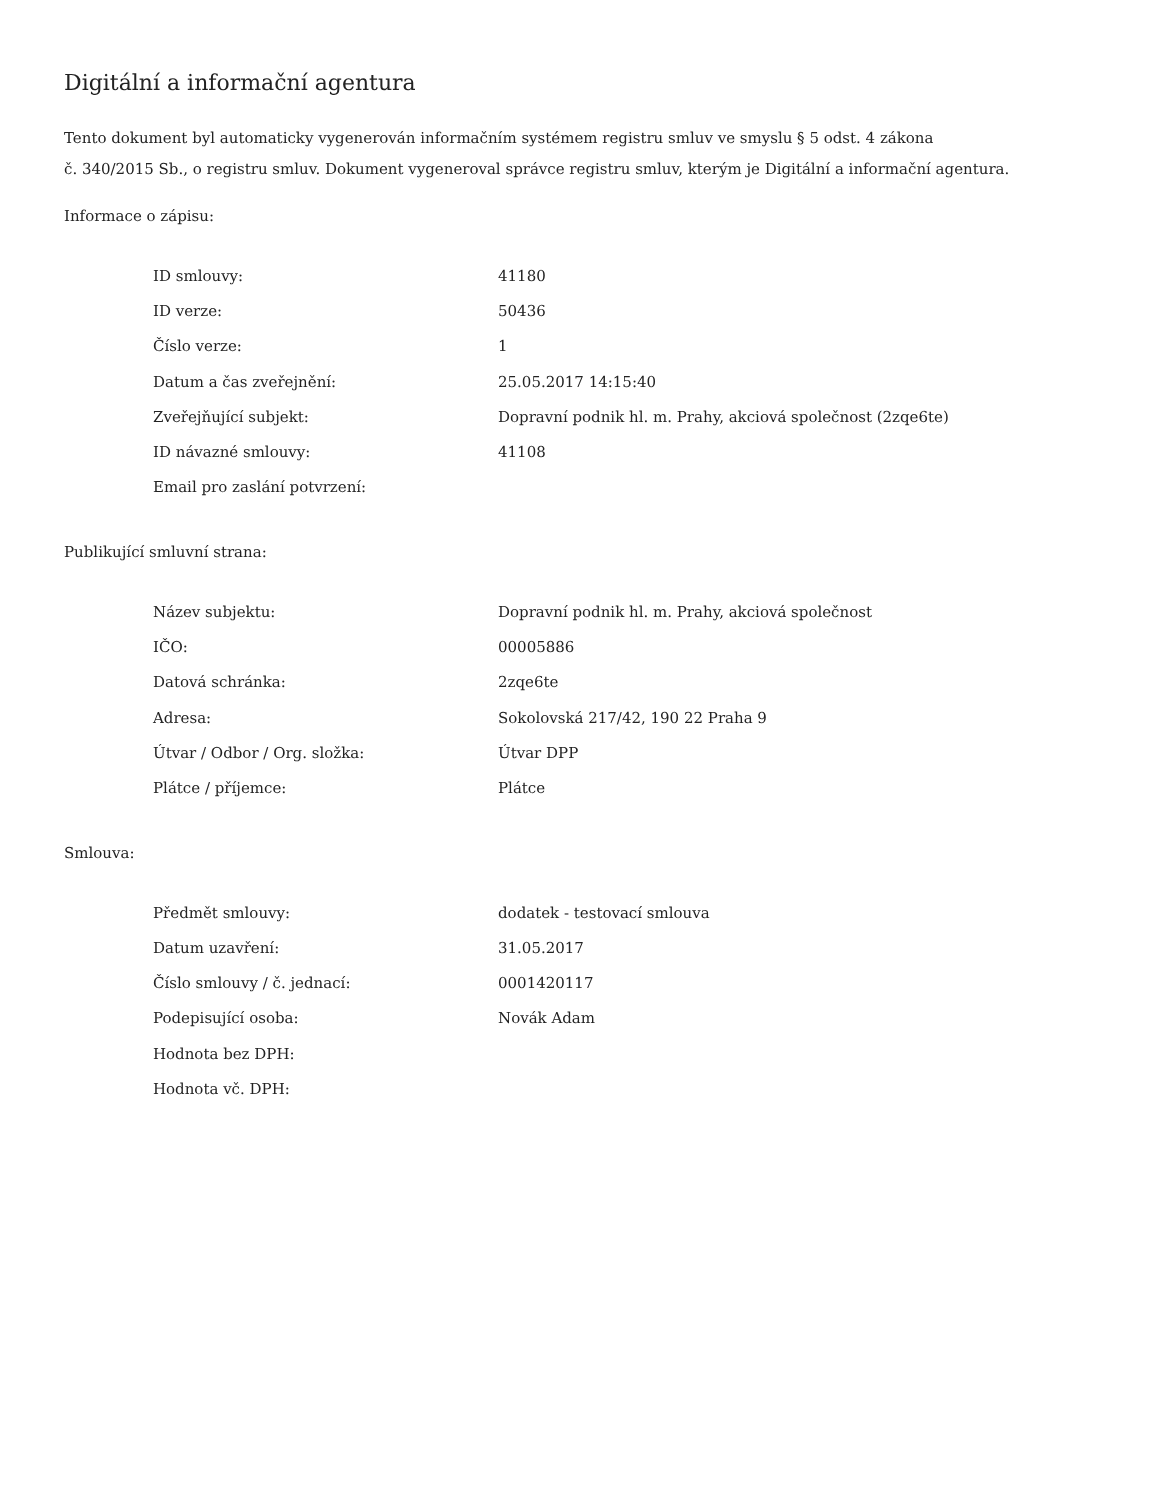Digitální a informační agentura
Tento dokument byl automaticky vygenerován informačním systémem registru smluv ve smyslu § 5 odst. 4 zákona
č. 340/2015 Sb., o registru smluv. Dokument vygeneroval správce registru smluv, kterým je Digitální a informační agentura.
Informace o zápisu:
| ID smlouvy: | 41180 |
| ID verze: | 50436 |
| Číslo verze: | 1 |
| Datum a čas zveřejnění: | 25.05.2017 14:15:40 |
| Zveřejňující subjekt: | Dopravní podnik hl. m. Prahy, akciová společnost (2zqe6te) |
| ID návazné smlouvy: | 41108 |
| Email pro zaslání potvrzení: | |
Publikující smluvní strana:
| Název subjektu: | Dopravní podnik hl. m. Prahy, akciová společnost |
| IČO: | 00005886 |
| Datová schránka: | 2zqe6te |
| Adresa: | Sokolovská 217/42, 190 22 Praha 9 |
| Útvar / Odbor / Org. složka: | Útvar DPP |
| Plátce / příjemce: | Plátce |
Smlouva:
| Předmět smlouvy: | dodatek - testovací smlouva |
| Datum uzavření: | 31.05.2017 |
| Číslo smlouvy / č. jednací: | 0001420117 |
| Podepisující osoba: | Novák Adam |
| Hodnota bez DPH: | |
| Hodnota vč. DPH: | |